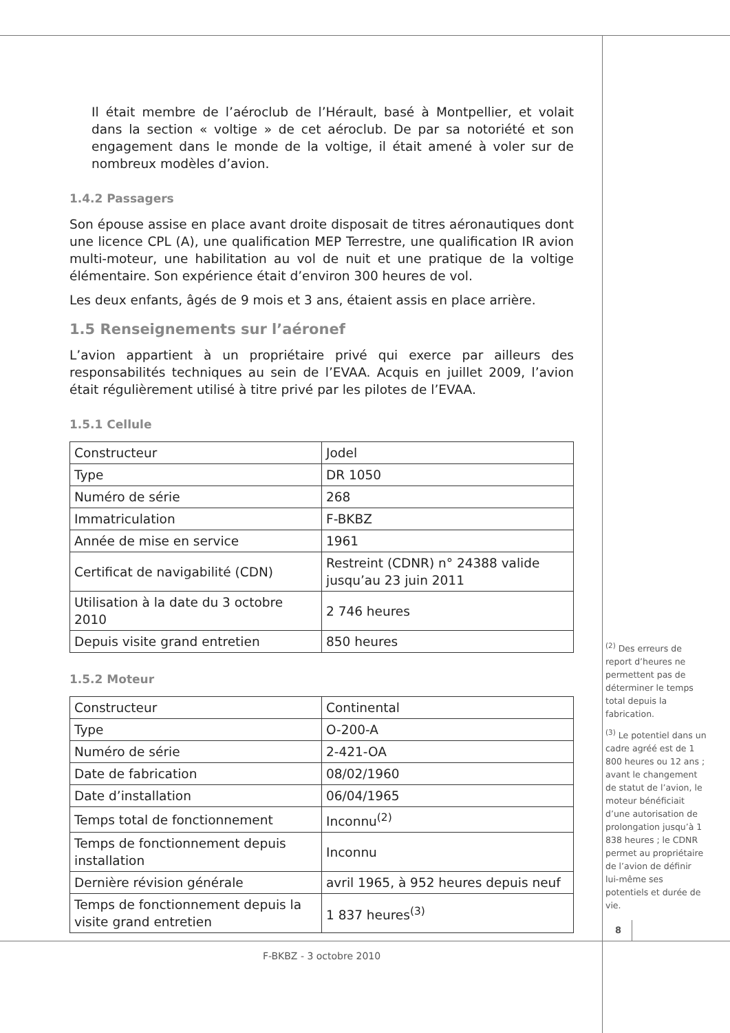Il était membre de l’aéroclub de l’Hérault, basé à Montpellier, et volait dans la section « voltige » de cet aéroclub. De par sa notoriété et son engagement dans le monde de la voltige, il était amené à voler sur de nombreux modèles d’avion.
1.4.2 Passagers
Son épouse assise en place avant droite disposait de titres aéronautiques dont une licence CPL (A), une qualification MEP Terrestre, une qualification IR avion multi-moteur, une habilitation au vol de nuit et une pratique de la voltige élémentaire. Son expérience était d’environ 300 heures de vol.
Les deux enfants, âgés de 9 mois et 3 ans, étaient assis en place arrière.
1.5 Renseignements sur l’aéronef
L’avion appartient à un propriétaire privé qui exerce par ailleurs des responsabilités techniques au sein de l’EVAA. Acquis en juillet 2009, l’avion était régulièrement utilisé à titre privé par les pilotes de l’EVAA.
1.5.1 Cellule
| Constructeur | Jodel |
| Type | DR 1050 |
| Numéro de série | 268 |
| Immatriculation | F-BKBZ |
| Année de mise en service | 1961 |
| Certificat de navigabilité (CDN) | Restreint (CDNR) n° 24388 valide jusqu’au 23 juin 2011 |
| Utilisation à la date du 3 octobre 2010 | 2 746 heures |
| Depuis visite grand entretien | 850 heures |
1.5.2 Moteur
| Constructeur | Continental |
| Type | O-200-A |
| Numéro de série | 2-421-OA |
| Date de fabrication | 08/02/1960 |
| Date d’installation | 06/04/1965 |
| Temps total de fonctionnement | Inconnu<sup>(2)</sup> |
| Temps de fonctionnement depuis installation | Inconnu |
| Dernière révision générale | avril 1965, à 952 heures depuis neuf |
| Temps de fonctionnement depuis la visite grand entretien | 1 837 heures<sup>(3)</sup> |
<sup>(2)</sup> Des erreurs de report d’heures ne permettent pas de déterminer le temps total depuis la fabrication.
<sup>(3)</sup> Le potentiel dans un cadre agréé est de 1 800 heures ou 12 ans ; avant le changement de statut de l’avion, le moteur bénéficiait d’une autorisation de prolongation jusqu’à 1 838 heures ; le CDNR permet au propriétaire de l’avion de définir lui-même ses potentiels et durée de vie.
8
F-BKBZ - 3 octobre 2010